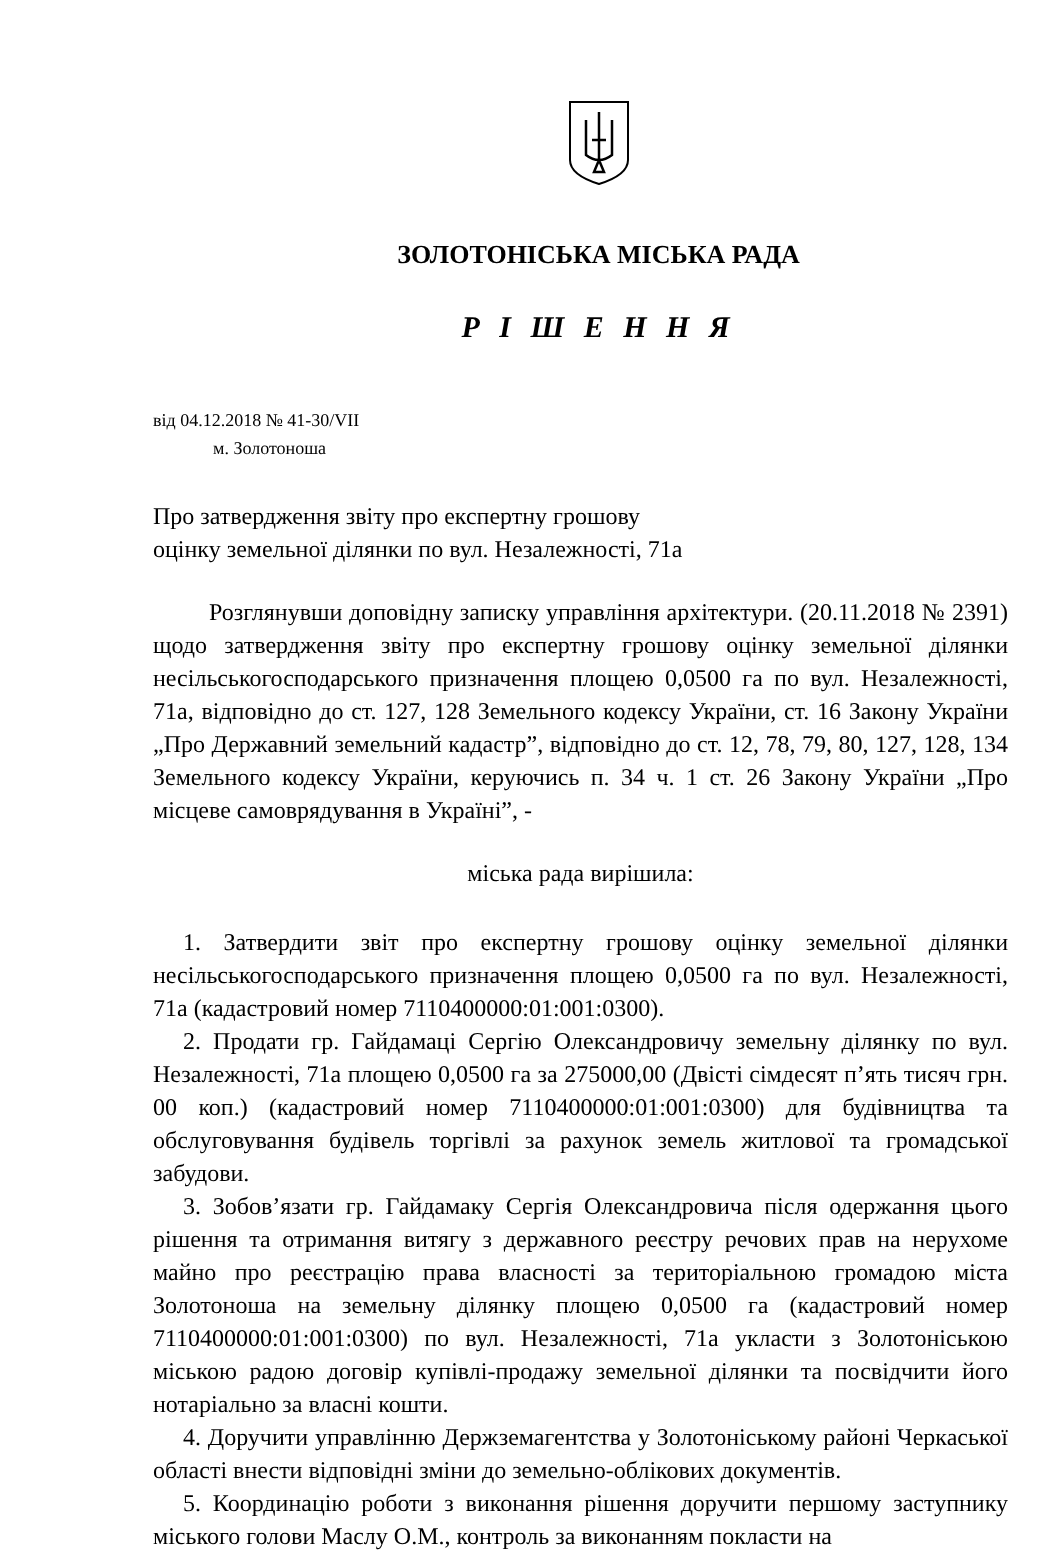ЗОЛОТОНІСЬКА МІСЬКА РАДА
Р І Ш Е Н Н Я
від 04.12.2018 № 41-30/VII
м. Золотоноша
Про затвердження звіту про експертну грошову
оцінку земельної ділянки по вул. Незалежності, 71а
Розглянувши доповідну записку управління архітектури. (20.11.2018 № 2391) щодо затвердження звіту про експертну грошову оцінку земельної ділянки несільськогосподарського призначення площею 0,0500 га по вул. Незалежності, 71а, відповідно до ст. 127, 128 Земельного кодексу України, ст. 16 Закону України „Про Державний земельний кадастр”, відповідно до ст. 12, 78, 79, 80, 127, 128, 134 Земельного кодексу України, керуючись п. 34 ч. 1 ст. 26 Закону України „Про місцеве самоврядування в Україні”, -
міська рада вирішила:
1. Затвердити звіт про експертну грошову оцінку земельної ділянки несільськогосподарського призначення площею 0,0500 га по вул. Незалежності, 71а (кадастровий номер 7110400000:01:001:0300).
2. Продати гр. Гайдамаці Сергію Олександровичу земельну ділянку по вул. Незалежності, 71а площею 0,0500 га за 275000,00 (Двісті сімдесят п’ять тисяч грн. 00 коп.) (кадастровий номер 7110400000:01:001:0300) для будівництва та обслуговування будівель торгівлі за рахунок земель житлової та громадської забудови.
3. Зобов’язати гр. Гайдамаку Сергія Олександровича після одержання цього рішення та отримання витягу з державного реєстру речових прав на нерухоме майно про реєстрацію права власності за територіальною громадою міста Золотоноша на земельну ділянку площею 0,0500 га (кадастровий номер 7110400000:01:001:0300) по вул. Незалежності, 71а укласти з Золотоніською міською радою договір купівлі-продажу земельної ділянки та посвідчити його нотаріально за власні кошти.
4. Доручити управлінню Держземагентства у Золотоніському районі Черкаської області внести відповідні зміни до земельно-облікових документів.
5. Координацію роботи з виконання рішення доручити першому заступнику міського голови Маслу О.М., контроль за виконанням покласти на